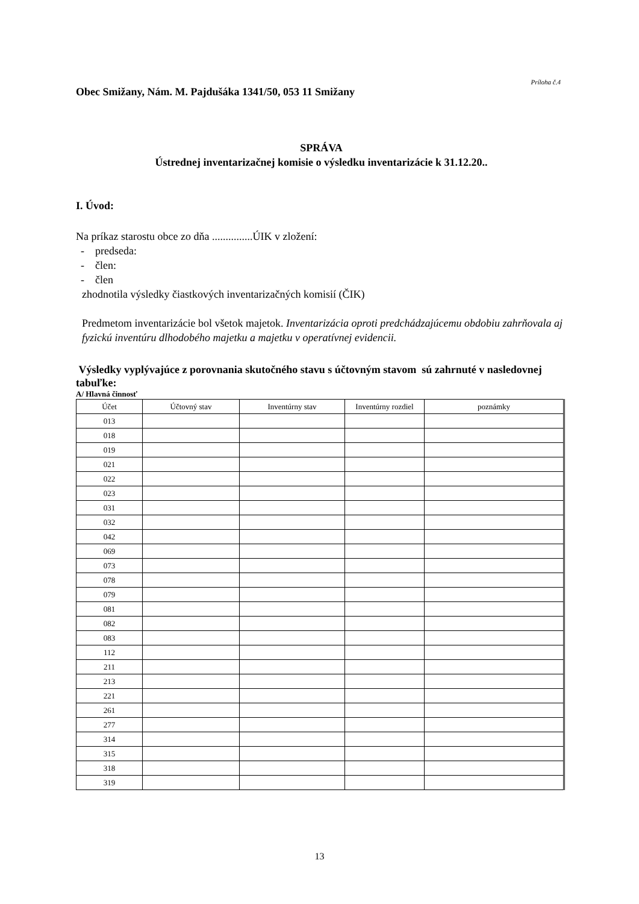Príloha č.4
Obec Smižany, Nám. M. Pajdušáka 1341/50, 053 11 Smižany
SPRÁVA
Ústrednej inventarizačnej komisie o výsledku inventarizácie k 31.12.20..
I. Úvod:
Na príkaz starostu obce zo dňa ...............ÚIK v zložení:
- predseda:
- člen:
- člen
zhodnotila výsledky čiastkových inventarizačných komisií (ČIK)
Predmetom inventarizácie bol všetok majetok. Inventarizácia oproti predchádzajúcemu obdobiu zahrňovala aj fyzickú inventúru dlhodobého majetku a majetku v operatívnej evidencii.
Výsledky vyplývajúce z porovnania skutočného stavu s účtovným stavom sú zahrnuté v nasledovnej tabuľke:
A/ Hlavná činnosť
| Účet | Účtovný stav | Inventúrny stav | Inventúrny rozdiel | poznámky |
| --- | --- | --- | --- | --- |
| 013 | | | | |
| 018 | | | | |
| 019 | | | | |
| 021 | | | | |
| 022 | | | | |
| 023 | | | | |
| 031 | | | | |
| 032 | | | | |
| 042 | | | | |
| 069 | | | | |
| 073 | | | | |
| 078 | | | | |
| 079 | | | | |
| 081 | | | | |
| 082 | | | | |
| 083 | | | | |
| 112 | | | | |
| 211 | | | | |
| 213 | | | | |
| 221 | | | | |
| 261 | | | | |
| 277 | | | | |
| 314 | | | | |
| 315 | | | | |
| 318 | | | | |
| 319 | | | | |
13